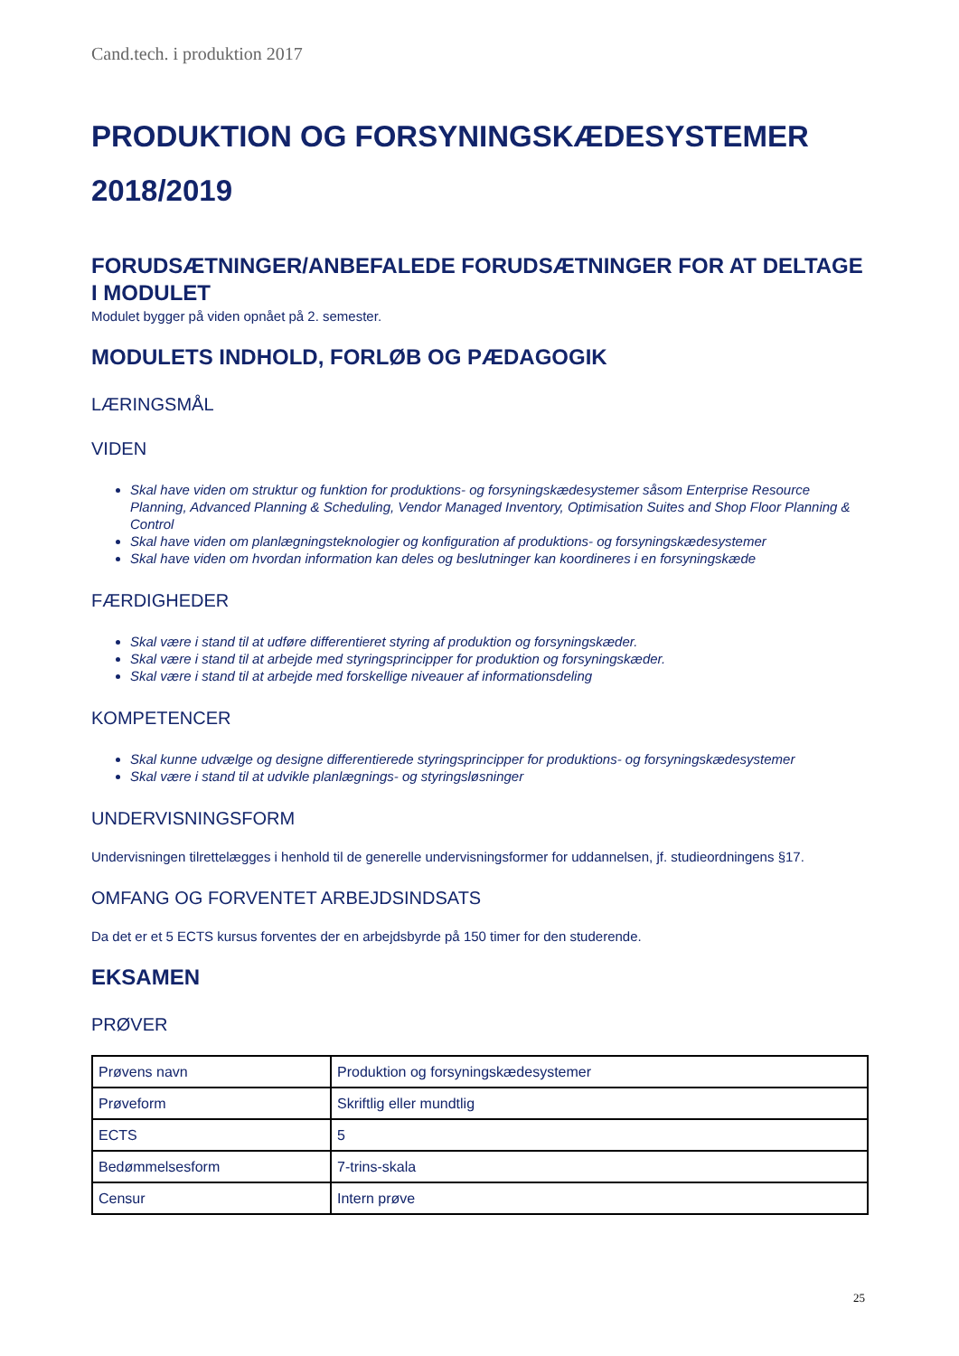Cand.tech. i produktion 2017
PRODUKTION OG FORSYNINGSKÆDESYSTEMER 2018/2019
FORUDSÆTNINGER/ANBEFALEDE FORUDSÆTNINGER FOR AT DELTAGE I MODULET
Modulet bygger på viden opnået på 2. semester.
MODULETS INDHOLD, FORLØB OG PÆDAGOGIK
LÆRINGSMÅL
VIDEN
Skal have viden om struktur og funktion for produktions- og forsyningskædesystemer såsom Enterprise Resource Planning, Advanced Planning & Scheduling, Vendor Managed Inventory, Optimisation Suites and Shop Floor Planning & Control
Skal have viden om planlægningsteknologier og konfiguration af produktions- og forsyningskædesystemer
Skal have viden om hvordan information kan deles og beslutninger kan koordineres i en forsyningskæde
FÆRDIGHEDER
Skal være i stand til at udføre differentieret styring af produktion og forsyningskæder.
Skal være i stand til at arbejde med styringsprincipper for produktion og forsyningskæder.
Skal være i stand til at arbejde med forskellige niveauer af informationsdeling
KOMPETENCER
Skal kunne udvælge og designe differentierede styringsprincipper for produktions- og forsyningskædesystemer
Skal være i stand til at udvikle planlægnings- og styringsløsninger
UNDERVISNINGSFORM
Undervisningen tilrettelægges i henhold til de generelle undervisningsformer for uddannelsen, jf. studieordningens §17.
OMFANG OG FORVENTET ARBEJDSINDSATS
Da det er et 5 ECTS kursus forventes der en arbejdsbyrde på 150 timer for den studerende.
EKSAMEN
PRØVER
| Prøvens navn | Produktion og forsyningskædesystemer |
| Prøveform | Skriftlig eller mundtlig |
| ECTS | 5 |
| Bedømmelsesform | 7-trins-skala |
| Censur | Intern prøve |
25